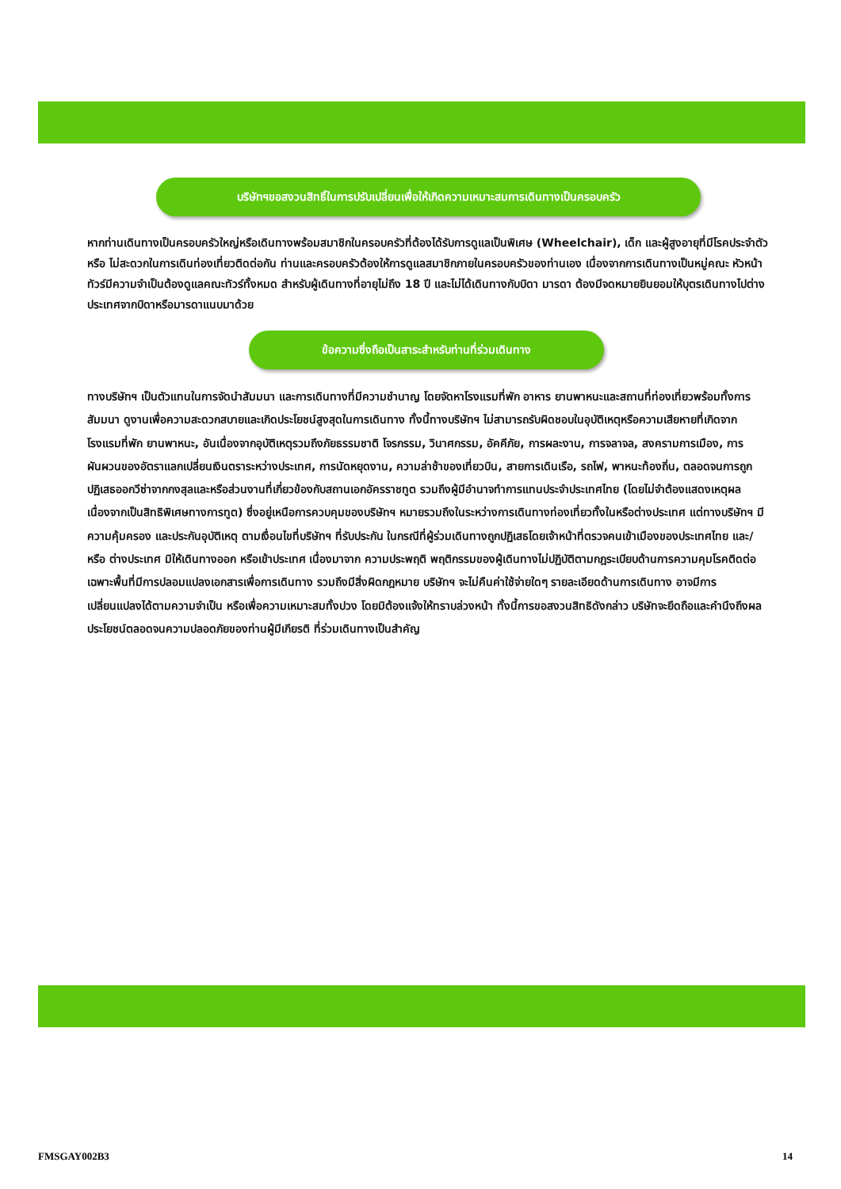บริษัทฯขอสงวนสิทธิ์ในการปรับเปลี่ยนเพื่อให้เกิดความเหมาะสมการเดินทางเป็นครอบครัว
หากท่านเดินทางเป็นครอบครัวใหญ่หรือเดินทางพร้อมสมาชิกในครอบครัวที่ต้องได้รับการดูแลเป็นพิเศษ (Wheelchair), เด็ก และผู้สูงอายุที่มีโรคประจำตัว หรือ ไม่สะดวกในการเดินท่องเที่ยวติดต่อกัน ท่านและครอบครัวต้องให้การดูแลสมาชิกภายในครอบครัวของท่านเอง เนื่องจากการเดินทางเป็นหมู่คณะ หัวหน้าทัวร์มีความจำเป็นต้องดูแลคณะทัวร์ทั้งหมด สำหรับผู้เดินทางที่อายุไม่ถึง 18 ปี และไม่ได้เดินทางกับบิดา มารดา ต้องมีจดหมายยินยอมให้บุตรเดินทางไปต่างประเทศจากบิดาหรือมารดาแนบมาด้วย
ข้อความซึ่งถือเป็นสาระสำหรับท่านที่ร่วมเดินทาง
ทางบริษัทฯ เป็นตัวแทนในการจัดนำสัมมนา และการเดินทางที่มีความชำนาญ โดยจัดหาโรงแรมที่พัก อาหาร ยานพาหนะและสถานที่ท่องเที่ยวพร้อมทั้งการสัมมนา ดูงานเพื่อความสะดวกสบายและเกิดประโยชน์สูงสุดในการเดินทาง ทั้งนี้ทางบริษัทฯ ไม่สามารถรับผิดชอบในอุบัติเหตุหรือความเสียหายที่เกิดจากโรงแรมที่พัก ยานพาหนะ, อันเนื่องจากอุบัติเหตุรวมถึงภัยธรรมชาติ โจรกรรม, วินาศกรรม, อัคคีภัย, การผละงาน, การจลาจล, สงครามการเมือง, การผันผวนของอัตราแลกเปลี่ยนเงินตราระหว่างประเทศ, การนัดหยุดงาน, ความล่าช้าของเที่ยวบิน, สายการเดินเรือ, รถไฟ, พาหนะท้องถิ่น, ตลอดจนการถูกปฏิเสธออกวีซ่าจากกงสุลและหรือส่วนงานที่เกี่ยวข้องกับสถานเอกอัครราชทูต รวมถึงผู้มีอำนาจทำการแทนประจำประเทศไทย (โดยไม่จำต้องแสดงเหตุผล เนื่องจากเป็นสิทธิพิเศษทางการทูต) ซึ่งอยู่เหนือการควบคุมของบริษัทฯ หมายรวมถึงในระหว่างการเดินทางท่องเที่ยวทั้งในหรือต่างประเทศ แต่ทางบริษัทฯ มีความคุ้มครอง และประกันอุบัติเหตุ ตามเงื่อนไขที่บริษัทฯ ที่รับประกัน ในกรณีที่ผู้ร่วมเดินทางถูกปฏิเสธโดยเจ้าหน้าที่ตรวจคนเข้าเมืองของประเทศไทย และ/หรือ ต่างประเทศ มิให้เดินทางออก หรือเข้าประเทศ เนื่องมาจาก ความประพฤติ พฤติกรรมของผู้เดินทางไม่ปฏิบัติตามกฎระเบียบด้านการความคุมโรคติดต่อเฉพาะพื้นที่มีการปลอมแปลงเอกสารเพื่อการเดินทาง รวมถึงมีสิ่งผิดกฎหมาย บริษัทฯ จะไม่คืนค่าใช้จ่ายใดๆ รายละเอียดด้านการเดินทาง อาจมีการเปลี่ยนแปลงได้ตามความจำเป็น หรือเพื่อความเหมาะสมทั้งปวง โดยมิต้องแจ้งให้ทราบล่วงหน้า ทั้งนี้การขอสงวนสิทธิดังกล่าว บริษัทจะยึดถือและคำนึงถึงผลประโยชน์ตลอดจนความปลอดภัยของท่านผู้มีเกียรติ ที่ร่วมเดินทางเป็นสำคัญ
FMSGAY002B3 14